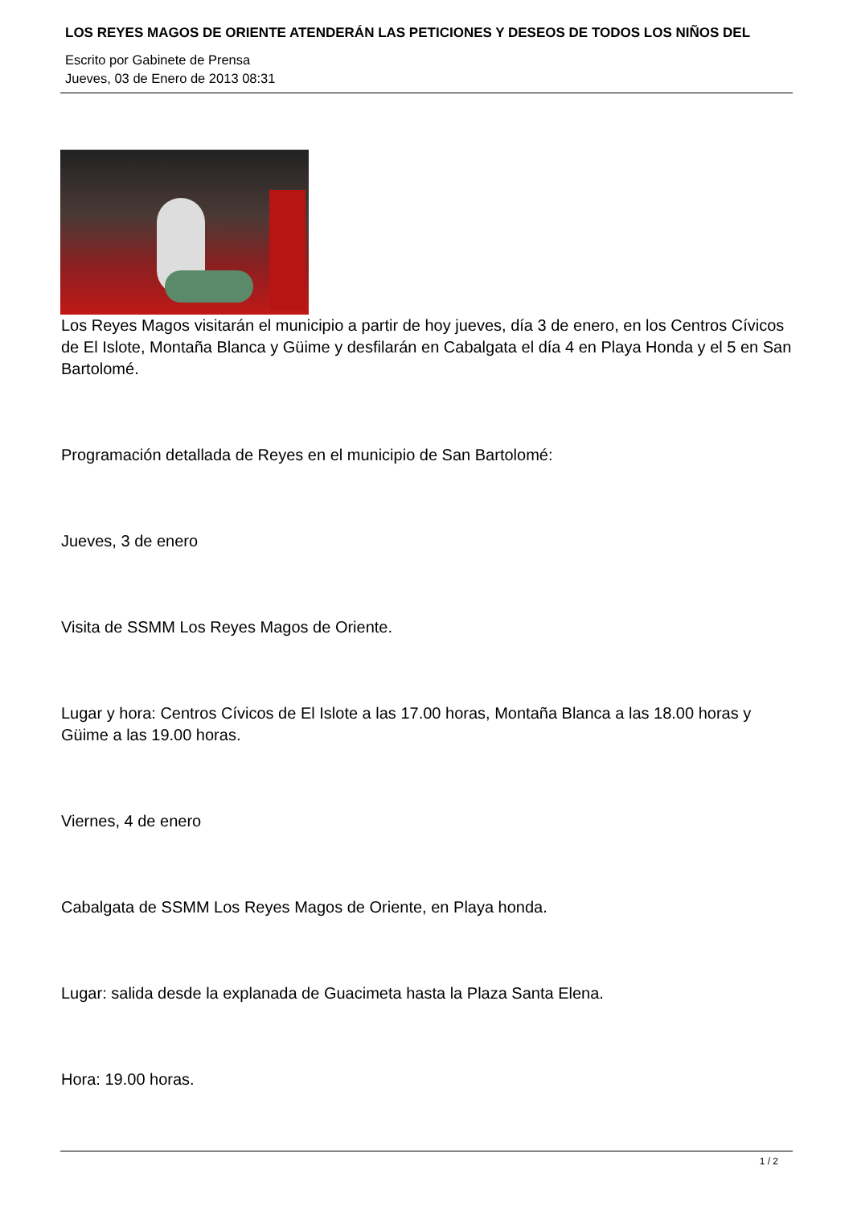LOS REYES MAGOS DE ORIENTE ATENDERÁN LAS PETICIONES Y DESEOS DE TODOS LOS NIÑOS DEL
Escrito por Gabinete de Prensa
Jueves, 03 de Enero de 2013 08:31
Los Reyes Magos visitarán el municipio a partir de hoy jueves, día 3 de enero, en los Centros Cívicos de El Islote, Montaña Blanca y Güime y desfilarán en Cabalgata el día 4 en Playa Honda y el 5 en San Bartolomé.
Programación detallada de Reyes en el municipio de San Bartolomé:
Jueves, 3 de enero
Visita de SSMM Los Reyes Magos de Oriente.
Lugar y hora: Centros Cívicos de El Islote a las 17.00 horas, Montaña Blanca a las 18.00 horas y Güime a las 19.00 horas.
Viernes, 4 de enero
Cabalgata de SSMM Los Reyes Magos de Oriente, en Playa honda.
Lugar: salida desde la explanada de Guacimeta hasta la Plaza Santa Elena.
Hora: 19.00 horas.
1 / 2